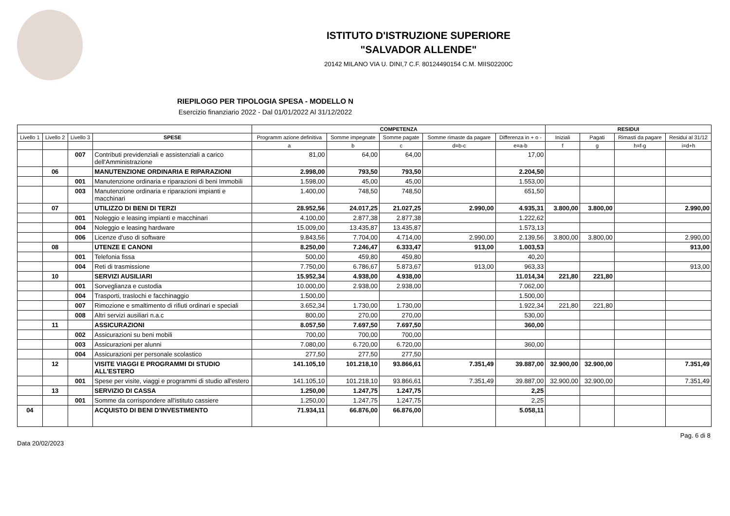ISTITUTO D'ISTRUZIONE SUPERIORE
"SALVADOR ALLENDE"
20142 MILANO VIA U. DINI,7 C.F. 80124490154 C.M. MIIS02200C
RIEPILOGO PER TIPOLOGIA SPESA - MODELLO N
Esercizio finanziario 2022 - Dal 01/01/2022 Al 31/12/2022
| | | | | COMPETENZA | | | | | RESIDUI | | | |
| --- | --- | --- | --- | --- | --- | --- | --- | --- | --- | --- | --- | --- |
| Livello 1 | Livello 2 | Livello 3 | SPESE | Programm azione definitiva | Somme impegnate | Somme pagate | Somme rimaste da pagare | Differenza in + o - | Iniziali | Pagati | Rimasti da pagare | Residui al 31/12 |
| | | | | a | b | c | d=b-c | e=a-b | f | g | h=f-g | i=d+h |
| | | 007 | Contributi previdenziali e assistenziali a carico dell'Amministrazione | 81,00 | 64,00 | 64,00 | | 17,00 | | | | |
| | 06 | | MANUTENZIONE ORDINARIA E RIPARAZIONI | 2.998,00 | 793,50 | 793,50 | | 2.204,50 | | | | |
| | | 001 | Manutenzione ordinaria e riparazioni di beni Immobili | 1.598,00 | 45,00 | 45,00 | | 1.553,00 | | | | |
| | | 003 | Manutenzione ordinaria e riparazioni impianti e macchinari | 1.400,00 | 748,50 | 748,50 | | 651,50 | | | | |
| | 07 | | UTILIZZO DI BENI DI TERZI | 28.952,56 | 24.017,25 | 21.027,25 | 2.990,00 | 4.935,31 | 3.800,00 | 3.800,00 | | 2.990,00 |
| | | 001 | Noleggio e leasing impianti e macchinari | 4.100,00 | 2.877,38 | 2.877,38 | | 1.222,62 | | | | |
| | | 004 | Noleggio e leasing hardware | 15.009,00 | 13.435,87 | 13.435,87 | | 1.573,13 | | | | |
| | | 006 | Licenze d'uso di software | 9.843,56 | 7.704,00 | 4.714,00 | 2.990,00 | 2.139,56 | 3.800,00 | 3.800,00 | | 2.990,00 |
| | 08 | | UTENZE E CANONI | 8.250,00 | 7.246,47 | 6.333,47 | 913,00 | 1.003,53 | | | | 913,00 |
| | | 001 | Telefonia fissa | 500,00 | 459,80 | 459,80 | | 40,20 | | | | |
| | | 004 | Reti di trasmissione | 7.750,00 | 6.786,67 | 5.873,67 | 913,00 | 963,33 | | | | 913,00 |
| | 10 | | SERVIZI AUSILIARI | 15.952,34 | 4.938,00 | 4.938,00 | | 11.014,34 | 221,80 | 221,80 | | |
| | | 001 | Sorveglianza e custodia | 10.000,00 | 2.938,00 | 2.938,00 | | 7.062,00 | | | | |
| | | 004 | Trasporti, traslochi e facchinaggio | 1.500,00 | | | | 1.500,00 | | | | |
| | | 007 | Rimozione e smaltimento di rifiuti ordinari e speciali | 3.652,34 | 1.730,00 | 1.730,00 | | 1.922,34 | 221,80 | 221,80 | | |
| | | 008 | Altri servizi ausiliari n.a.c | 800,00 | 270,00 | 270,00 | | 530,00 | | | | |
| | 11 | | ASSICURAZIONI | 8.057,50 | 7.697,50 | 7.697,50 | | 360,00 | | | | |
| | | 002 | Assicurazioni su beni mobili | 700,00 | 700,00 | 700,00 | | | | | | |
| | | 003 | Assicurazioni per alunni | 7.080,00 | 6.720,00 | 6.720,00 | | 360,00 | | | | |
| | | 004 | Assicurazioni per personale scolastico | 277,50 | 277,50 | 277,50 | | | | | | |
| | 12 | | VISITE VIAGGI E PROGRAMMI DI STUDIO ALL'ESTERO | 141.105,10 | 101.218,10 | 93.866,61 | 7.351,49 | 39.887,00 | 32.900,00 | 32.900,00 | | 7.351,49 |
| | | 001 | Spese per visite, viaggi e programmi di studio all'estero | 141.105,10 | 101.218,10 | 93.866,61 | 7.351,49 | 39.887,00 | 32.900,00 | 32.900,00 | | 7.351,49 |
| | 13 | | SERVIZIO DI CASSA | 1.250,00 | 1.247,75 | 1.247,75 | | 2,25 | | | | |
| | | 001 | Somme da corrispondere all'istituto cassiere | 1.250,00 | 1.247,75 | 1.247,75 | | 2,25 | | | | |
| 04 | | | ACQUISTO DI BENI D'INVESTIMENTO | 71.934,11 | 66.876,00 | 66.876,00 | | 5.058,11 | | | | |
Data 20/02/2023 Pag. 6 di 8